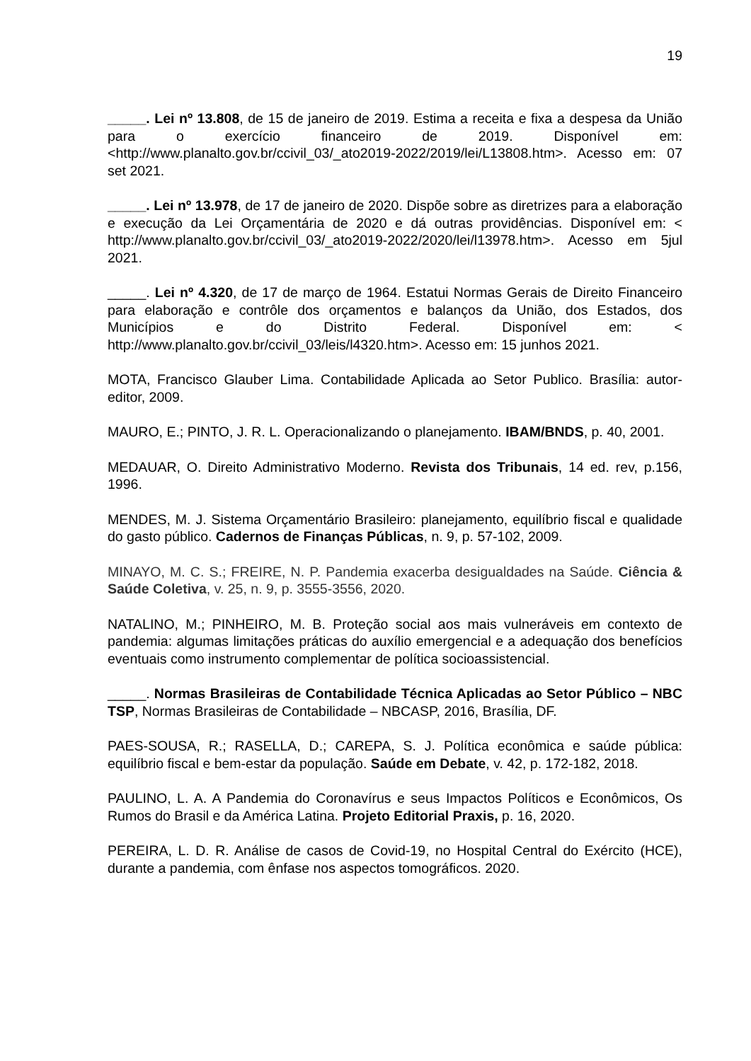19
_____. Lei nº 13.808, de 15 de janeiro de 2019. Estima a receita e fixa a despesa da União para o exercício financeiro de 2019. Disponível em: <http://www.planalto.gov.br/ccivil_03/_ato2019-2022/2019/lei/L13808.htm>. Acesso em: 07 set 2021.
_____. Lei nº 13.978, de 17 de janeiro de 2020. Dispõe sobre as diretrizes para a elaboração e execução da Lei Orçamentária de 2020 e dá outras providências. Disponível em: < http://www.planalto.gov.br/ccivil_03/_ato2019-2022/2020/lei/l13978.htm>. Acesso em 5jul 2021.
_____. Lei nº 4.320, de 17 de março de 1964. Estatui Normas Gerais de Direito Financeiro para elaboração e contrôle dos orçamentos e balanços da União, dos Estados, dos Municípios e do Distrito Federal. Disponível em: < http://www.planalto.gov.br/ccivil_03/leis/l4320.htm>. Acesso em: 15 junhos 2021.
MOTA, Francisco Glauber Lima. Contabilidade Aplicada ao Setor Publico. Brasília: autor-editor, 2009.
MAURO, E.; PINTO, J. R. L. Operacionalizando o planejamento. IBAM/BNDS, p. 40, 2001.
MEDAUAR, O. Direito Administrativo Moderno. Revista dos Tribunais, 14 ed. rev, p.156, 1996.
MENDES, M. J. Sistema Orçamentário Brasileiro: planejamento, equilíbrio fiscal e qualidade do gasto público. Cadernos de Finanças Públicas, n. 9, p. 57-102, 2009.
MINAYO, M. C. S.; FREIRE, N. P. Pandemia exacerba desigualdades na Saúde. Ciência & Saúde Coletiva, v. 25, n. 9, p. 3555-3556, 2020.
NATALINO, M.; PINHEIRO, M. B. Proteção social aos mais vulneráveis em contexto de pandemia: algumas limitações práticas do auxílio emergencial e a adequação dos benefícios eventuais como instrumento complementar de política socioassistencial.
_____. Normas Brasileiras de Contabilidade Técnica Aplicadas ao Setor Público – NBC TSP, Normas Brasileiras de Contabilidade – NBCASP, 2016, Brasília, DF.
PAES-SOUSA, R.; RASELLA, D.; CAREPA, S. J. Política econômica e saúde pública: equilíbrio fiscal e bem-estar da população. Saúde em Debate, v. 42, p. 172-182, 2018.
PAULINO, L. A. A Pandemia do Coronavírus e seus Impactos Políticos e Econômicos, Os Rumos do Brasil e da América Latina. Projeto Editorial Praxis, p. 16, 2020.
PEREIRA, L. D. R. Análise de casos de Covid-19, no Hospital Central do Exército (HCE), durante a pandemia, com ênfase nos aspectos tomográficos. 2020.